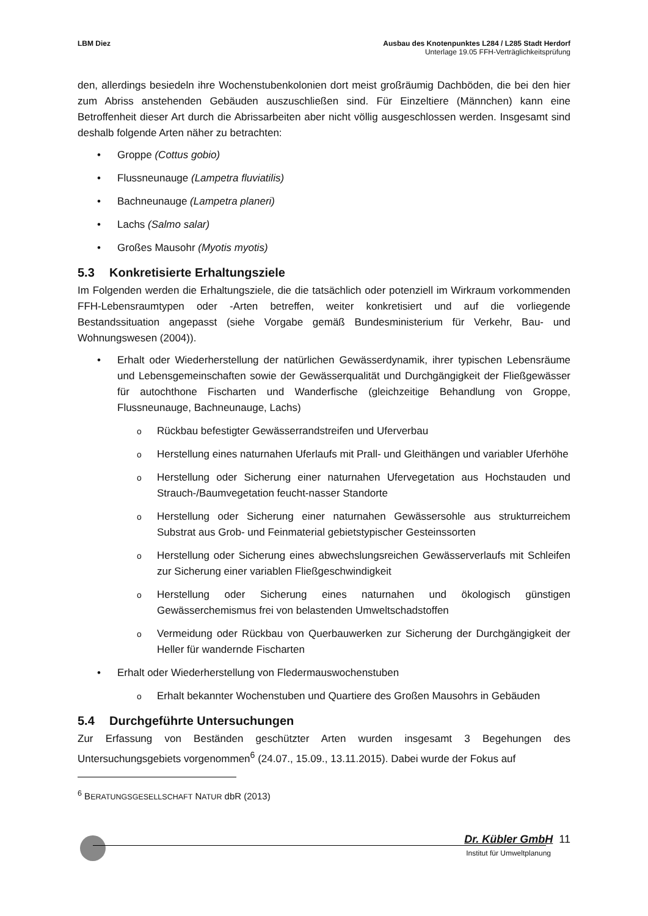LBM Diez Ausbau des Knotenpunktes L284 / L285 Stadt Herdorf
Unterlage 19.05 FFH-Verträglichkeitsprüfung
den, allerdings besiedeln ihre Wochenstubenkolonien dort meist großräumig Dachböden, die bei den hier zum Abriss anstehenden Gebäuden auszuschließen sind. Für Einzeltiere (Männchen) kann eine Betroffenheit dieser Art durch die Abrissarbeiten aber nicht völlig ausgeschlossen werden. Insgesamt sind deshalb folgende Arten näher zu betrachten:
• Groppe (Cottus gobio)
• Flussneunauge (Lampetra fluviatilis)
• Bachneunauge (Lampetra planeri)
• Lachs (Salmo salar)
• Großes Mausohr (Myotis myotis)
5.3 Konkretisierte Erhaltungsziele
Im Folgenden werden die Erhaltungsziele, die die tatsächlich oder potenziell im Wirkraum vorkommenden FFH-Lebensraumtypen oder -Arten betreffen, weiter konkretisiert und auf die vorliegende Bestandssituation angepasst (siehe Vorgabe gemäß Bundesministerium für Verkehr, Bau- und Wohnungswesen (2004)).
• Erhalt oder Wiederherstellung der natürlichen Gewässerdynamik, ihrer typischen Lebensräume und Lebensgemeinschaften sowie der Gewässerqualität und Durchgängigkeit der Fließgewässer für autochthone Fischarten und Wanderfische (gleichzeitige Behandlung von Groppe, Flussneunauge, Bachneunauge, Lachs)
o Rückbau befestigter Gewässerrandstreifen und Uferverbau
o Herstellung eines naturnahen Uferlaufs mit Prall- und Gleithängen und variabler Uferhöhe
o Herstellung oder Sicherung einer naturnahen Ufervegetation aus Hochstauden und Strauch-/Baumvegetation feucht-nasser Standorte
o Herstellung oder Sicherung einer naturnahen Gewässersohle aus strukturreichem Substrat aus Grob- und Feinmaterial gebietstypischer Gesteinssorten
o Herstellung oder Sicherung eines abwechslungsreichen Gewässerverlaufs mit Schleifen zur Sicherung einer variablen Fließgeschwindigkeit
o Herstellung oder Sicherung eines naturnahen und ökologisch günstigen Gewässerchemismus frei von belastenden Umweltschadstoffen
o Vermeidung oder Rückbau von Querbauwerken zur Sicherung der Durchgängigkeit der Heller für wandernde Fischarten
• Erhalt oder Wiederherstellung von Fledermauswochenstuben
o Erhalt bekannter Wochenstuben und Quartiere des Großen Mausohrs in Gebäuden
5.4 Durchgeführte Untersuchungen
Zur Erfassung von Beständen geschützter Arten wurden insgesamt 3 Begehungen des Untersuchungsgebiets vorgenommen<sup>6</sup> (24.07., 15.09., 13.11.2015). Dabei wurde der Fokus auf
<sup>6</sup> BERATUNGSGESELLSCHAFT NATUR dbR (2013)
Dr. Kübler GmbH 11
Institut für Umweltplanung